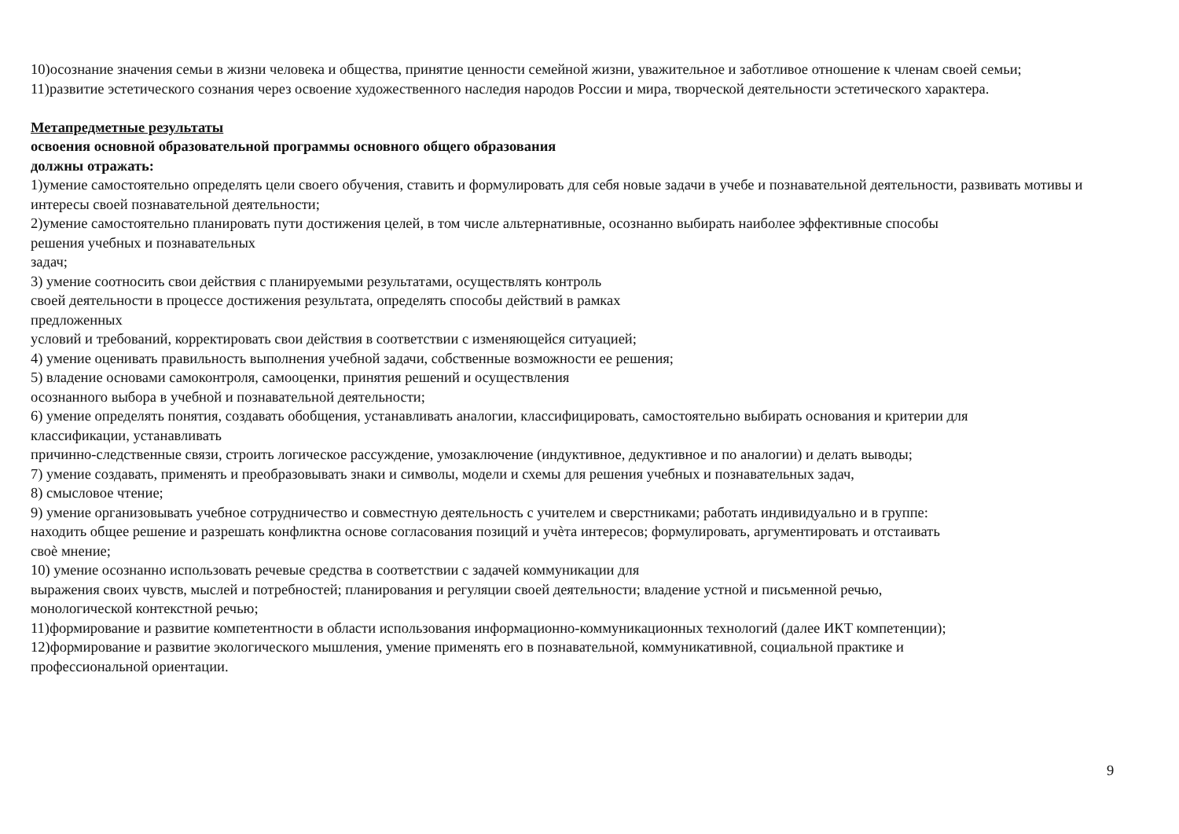10)осознание значения семьи в жизни человека и общества, принятие ценности семейной жизни, уважительное и заботливое отношение к членам своей семьи;
11)развитие эстетического сознания через освоение художественного наследия народов России и мира, творческой деятельности эстетического характера.
Метапредметные результаты
освоения основной образовательной программы основного общего образования
должны отражать:
1)умение самостоятельно определять цели своего обучения, ставить и формулировать для себя новые задачи в учебе и познавательной деятельности, развивать мотивы и интересы своей познавательной деятельности;
2)умение самостоятельно планировать пути достижения целей, в том числе альтернативные, осознанно выбирать наиболее эффективные способы
решения учебных и познавательных
задач;
3) умение соотносить свои действия с планируемыми результатами, осуществлять контроль
своей деятельности в процессе достижения результата, определять способы действий в рамках
предложенных
условий и требований, корректировать свои действия в соответствии с изменяющейся ситуацией;
4) умение оценивать правильность выполнения учебной задачи, собственные возможности ее решения;
5) владение основами самоконтроля, самооценки, принятия решений и осуществления
осознанного выбора в учебной и познавательной деятельности;
6) умение определять понятия, создавать обобщения, устанавливать аналогии, классифицировать, самостоятельно выбирать основания и критерии для
классификации, устанавливать
причинно-следственные связи, строить логическое рассуждение, умозаключение (индуктивное, дедуктивное и по аналогии) и делать выводы;
7) умение создавать, применять и преобразовывать знаки и символы, модели и схемы для решения учебных и познавательных задач,
8) смысловое чтение;
9) умение организовывать учебное сотрудничество и совместную деятельность с учителем и сверстниками; работать индивидуально и в группе:
находить общее решение и разрешать конфликтна основе согласования позиций и учѐта интересов; формулировать, аргументировать и отстаивать
своѐ мнение;
10) умение осознанно использовать речевые средства в соответствии с задачей коммуникации для
выражения своих чувств, мыслей и потребностей; планирования и регуляции своей деятельности; владение устной и письменной речью,
монологической контекстной речью;
11)формирование и развитие компетентности в области использования информационно-коммуникационных технологий (далее ИКТ компетенции);
12)формирование и развитие экологического мышления, умение применять его в познавательной, коммуникативной, социальной практике и
профессиональной ориентации.
9